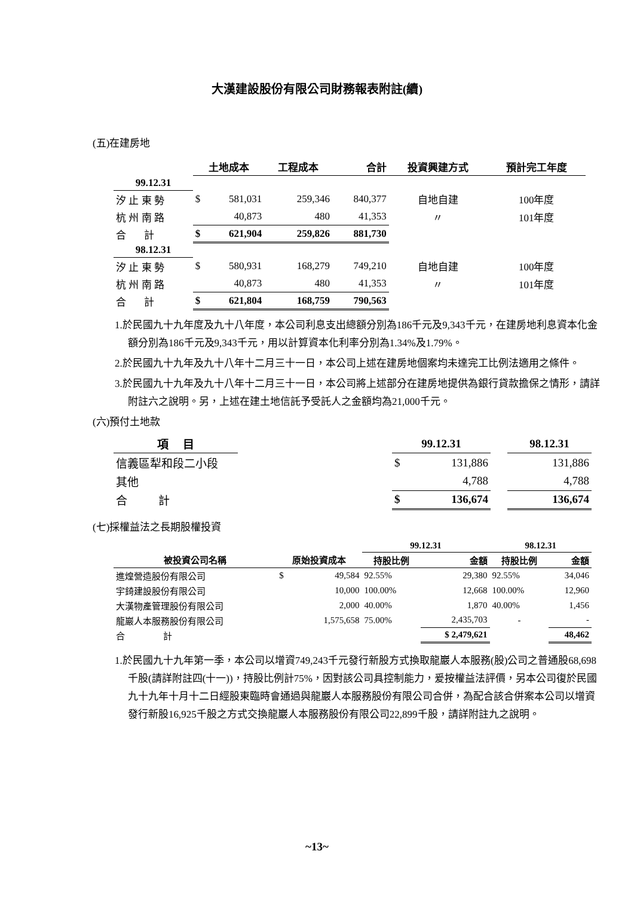大漢建設股份有限公司財務報表附註(續)
(五)在建房地
| | 土地成本 | | 工程成本 | 合計 | 投資興建方式 | 預計完工年度 |
| --- | --- | --- | --- | --- | --- | --- |
| 99.12.31 | | | | | | |
| 汐 止 東 勢 | $ | 581,031 | 259,346 | 840,377 | 自地自建 | 100年度 |
| 杭 州 南 路 | | 40,873 | 480 | 41,353 | 〃 | 101年度 |
| 合 計 | $ | 621,904 | 259,826 | 881,730 | | |
| 98.12.31 | | | | | | |
| 汐 止 東 勢 | $ | 580,931 | 168,279 | 749,210 | 自地自建 | 100年度 |
| 杭 州 南 路 | | 40,873 | 480 | 41,353 | 〃 | 101年度 |
| 合 計 | $ | 621,804 | 168,759 | 790,563 | | |
1.於民國九十九年度及九十八年度，本公司利息支出總額分別為186千元及9,343千元，在建房地利息資本化金額分別為186千元及9,343千元，用以計算資本化利率分別為1.34%及1.79%。
2.於民國九十九年及九十八年十二月三十一日，本公司上述在建房地個案均未達完工比例法適用之條件。
3.於民國九十九年及九十八年十二月三十一日，本公司將上述部分在建房地提供為銀行貸款擔保之情形，請詳附註六之說明。另，上述在建土地信託予受託人之金額均為21,000千元。
(六)預付土地款
| 項 目 | | 99.12.31 | | | 98.12.31 |
| --- | --- | --- | --- | --- | --- |
| 信義區犁和段二小段 | | $ | 131,886 | | 131,886 |
| 其他 | | | 4,788 | | 4,788 |
| 合 計 | | $ | 136,674 | | 136,674 |
(七)採權益法之長期股權投資
| | | | 99.12.31 | | 98.12.31 | |
| --- | --- | --- | --- | --- | --- | --- |
| 被投資公司名稱 | 原始投資成本 | | 持股比例 | 金額 | 持股比例 | 金額 |
| 進煌營造股份有限公司 | $ | 49,584 | 92.55% | 29,380 | 92.55% | 34,046 |
| 宇錡建設股份有限公司 | | 10,000 | 100.00% | 12,668 | 100.00% | 12,960 |
| 大漢物產管理股份有限公司 | | 2,000 | 40.00% | 1,870 | 40.00% | 1,456 |
| 龍巖人本服務股份有限公司 | | 1,575,658 | 75.00% | 2,435,703 | - | - |
| 合 計 | | | | $ 2,479,621 | | 48,462 |
1.於民國九十九年第一季，本公司以增資749,243千元發行新股方式換取龍巖人本服務(股)公司之普通股68,698千股(請詳附註四(十一))，持股比例計75%，因對該公司具控制能力，爰按權益法評價，另本公司復於民國九十九年十月十二日經股東臨時會通過與龍巖人本服務股份有限公司合併，為配合該合併案本公司以增資發行新股16,925千股之方式交換龍巖人本服務股份有限公司22,899千股，請詳附註九之說明。
~13~